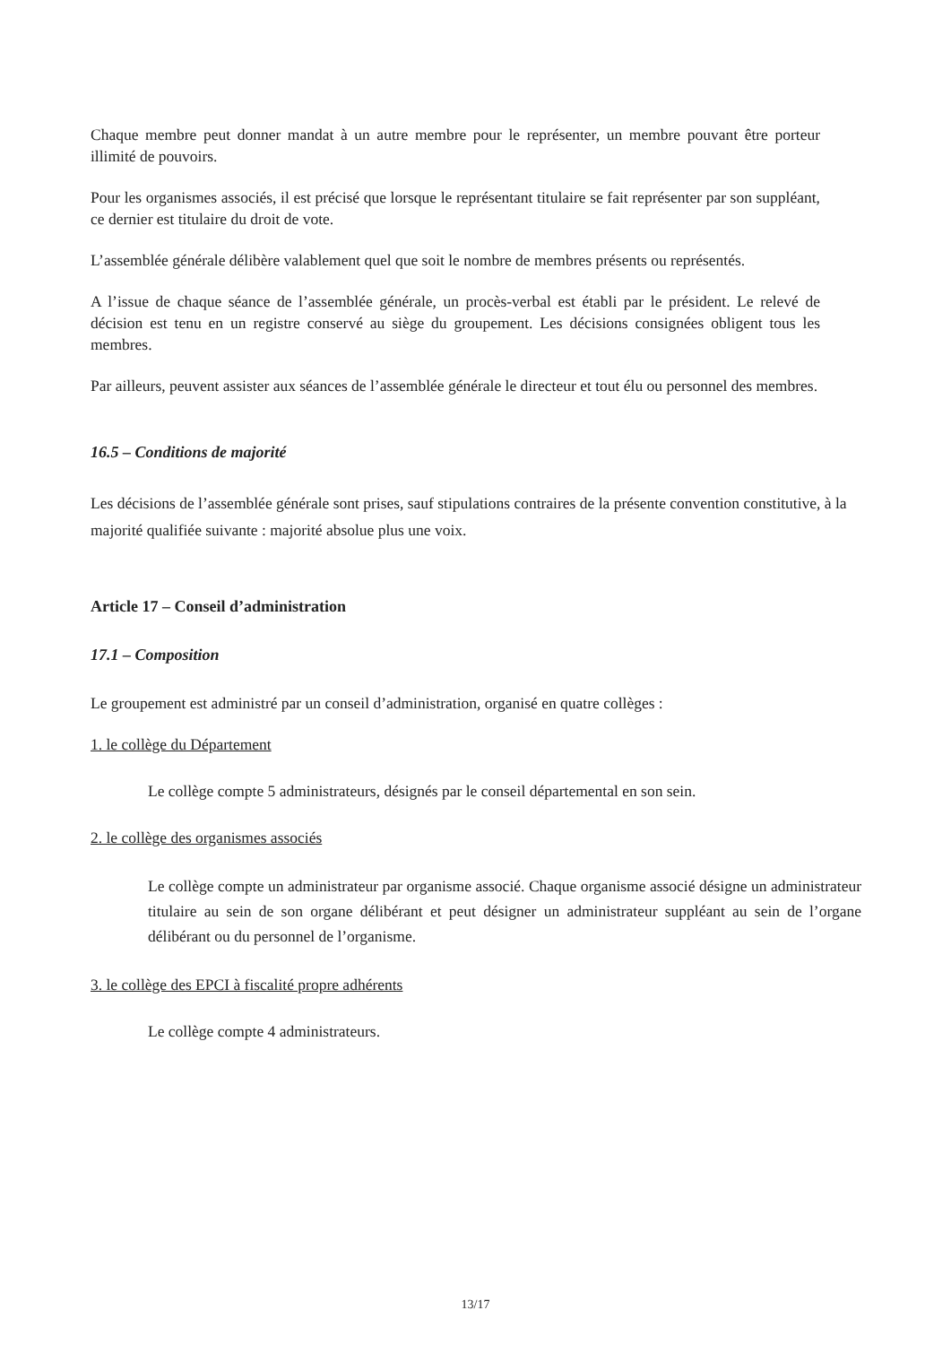Chaque membre peut donner mandat à un autre membre pour le représenter, un membre pouvant être porteur illimité de pouvoirs.
Pour les organismes associés, il est précisé que lorsque le représentant titulaire se fait représenter par son suppléant, ce dernier est titulaire du droit de vote.
L’assemblée générale délibère valablement quel que soit le nombre de membres présents ou représentés.
A l’issue de chaque séance de l’assemblée générale, un procès-verbal est établi par le président. Le relevé de décision est tenu en un registre conservé au siège du groupement. Les décisions consignées obligent tous les membres.
Par ailleurs, peuvent assister aux séances de l’assemblée générale le directeur et tout élu ou personnel des membres.
16.5 – Conditions de majorité
Les décisions de l’assemblée générale sont prises, sauf stipulations contraires de la présente convention constitutive, à la majorité qualifiée suivante : majorité absolue plus une voix.
Article 17 – Conseil d’administration
17.1 – Composition
Le groupement est administré par un conseil d’administration, organisé en quatre collèges :
1. le collège du Département
Le collège compte 5 administrateurs, désignés par le conseil départemental en son sein.
2. le collège des organismes associés
Le collège compte un administrateur par organisme associé. Chaque organisme associé désigne un administrateur titulaire au sein de son organe délibérant et peut désigner un administrateur suppléant au sein de l’organe délibérant ou du personnel de l’organisme.
3. le collège des EPCI à fiscalité propre adhérents
Le collège compte 4 administrateurs.
13/17